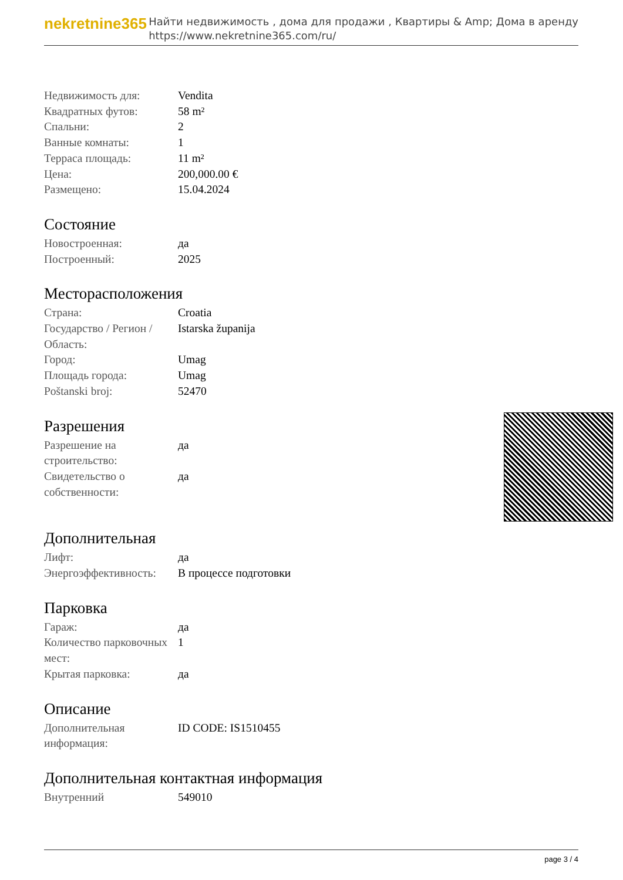nekretnine365
Найти недвижимость , дома для продажи , Квартиры & Amp; Дома в аренду
https://www.nekretnine365.com/ru/
| Недвижимость для: | Vendita |
| Квадратных футов: | 58 m² |
| Спальни: | 2 |
| Ванные комнаты: | 1 |
| Терраса площадь: | 11 m² |
| Цена: | 200,000.00 € |
| Размещено: | 15.04.2024 |
Состояние
| Новостроенная: | да |
| Построенный: | 2025 |
Месторасположения
| Страна: | Croatia |
| Государство / Регион / Область: | Istarska županija |
| Город: | Umag |
| Площадь города: | Umag |
| Poštanski broj: | 52470 |
Разрешения
| Разрешение на строительство: | да |
| Свидетельство о собственности: | да |
Дополнительная
| Лифт: | да |
| Энергоэффективность: | В процессе подготовки |
Парковка
| Гараж: | да |
| Количество парковочных мест: | 1 |
| Крытая парковка: | да |
Описание
| Дополнительная информация: | ID CODE: IS1510455 |
Дополнительная контактная информация
| Внутренний | 549010 |
page 3 / 4